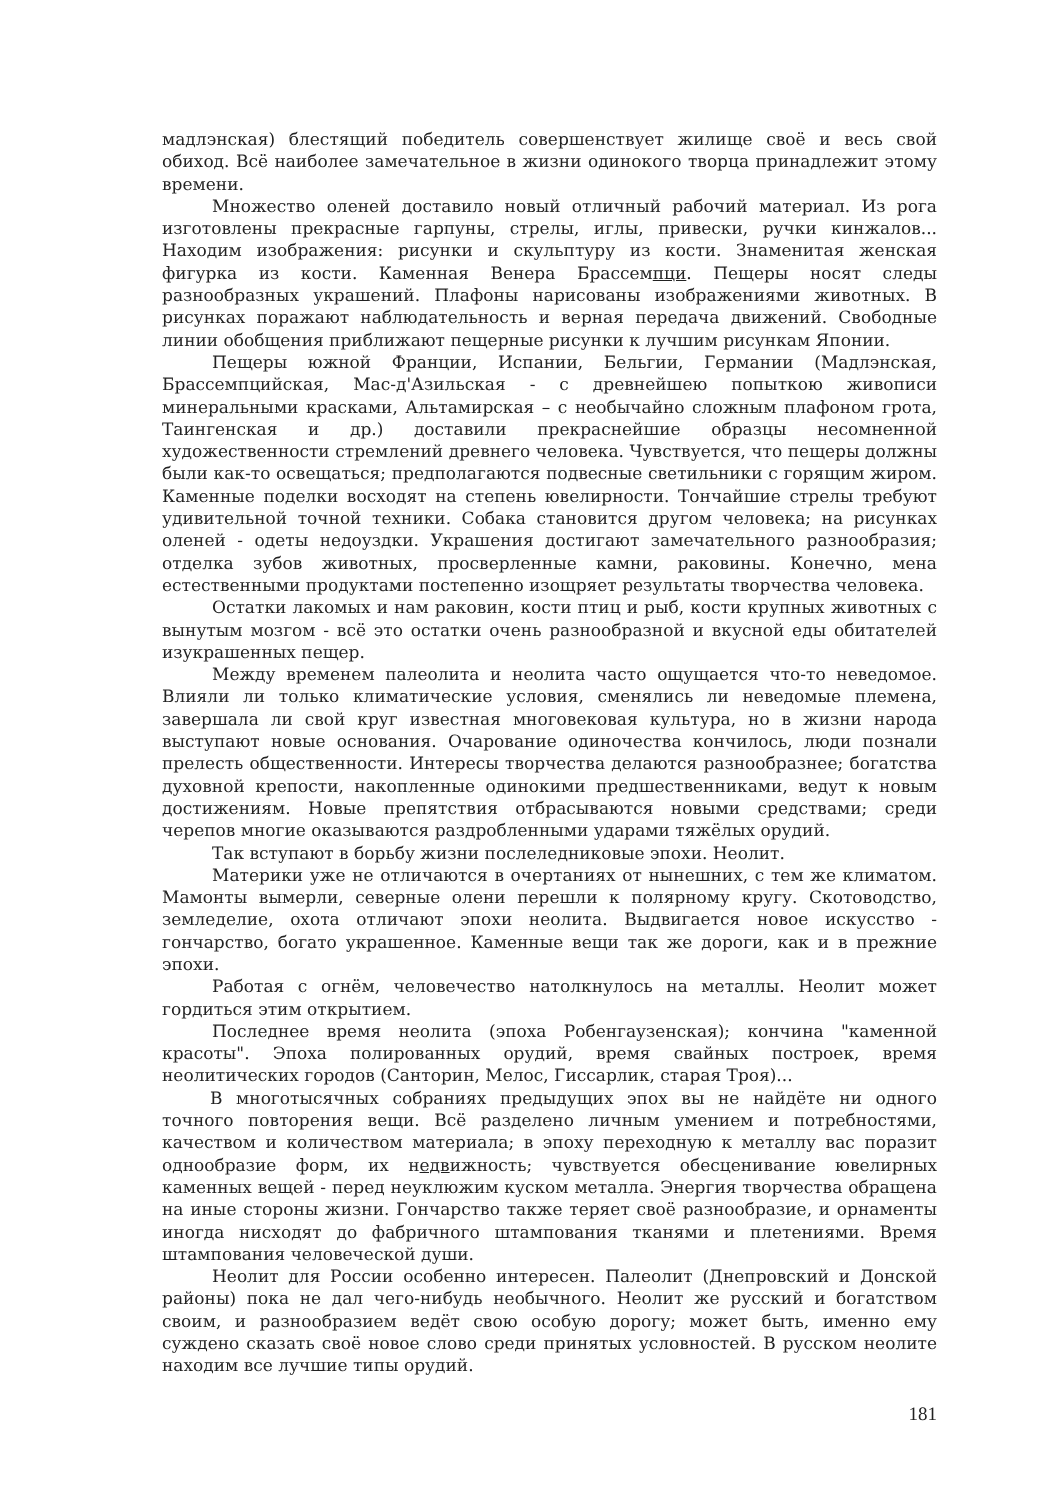мадлэнская) блестящий победитель совершенствует жилище своё и весь свой обиход. Всё наиболее замечательное в жизни одинокого творца принадлежит этому времени.
Множество оленей доставило новый отличный рабочий материал. Из рога изготовлены прекрасные гарпуны, стрелы, иглы, привески, ручки кинжалов... Находим изображения: рисунки и скульптуру из кости. Знаменитая женская фигурка из кости. Каменная Венера Брассемпци. Пещеры носят следы разнообразных украшений. Плафоны нарисованы изображениями животных. В рисунках поражают наблюдательность и верная передача движений. Свободные линии обобщения приближают пещерные рисунки к лучшим рисункам Японии.
Пещеры южной Франции, Испании, Бельгии, Германии (Мадлэнская, Брассемпцийская, Мас-д'Азильская - с древнейшею попыткою живописи минеральными красками, Альтамирская – с необычайно сложным плафоном грота, Таингенская и др.) доставили прекраснейшие образцы несомненной художественности стремлений древнего человека. Чувствуется, что пещеры должны были как-то освещаться; предполагаются подвесные светильники с горящим жиром. Каменные поделки восходят на степень ювелирности. Тончайшие стрелы требуют удивительной точной техники. Собака становится другом человека; на рисунках оленей - одеты недоуздки. Украшения достигают замечательного разнообразия; отделка зубов животных, просверленные камни, раковины. Конечно, мена естественными продуктами постепенно изощряет результаты творчества человека.
Остатки лакомых и нам раковин, кости птиц и рыб, кости крупных животных с вынутым мозгом - всё это остатки очень разнообразной и вкусной еды обитателей изукрашенных пещер.
Между временем палеолита и неолита часто ощущается что-то неведомое. Влияли ли только климатические условия, сменялись ли неведомые племена, завершала ли свой круг известная многовековая культура, но в жизни народа выступают новые основания. Очарование одиночества кончилось, люди познали прелесть общественности. Интересы творчества делаются разнообразнее; богатства духовной крепости, накопленные одинокими предшественниками, ведут к новым достижениям. Новые препятствия отбрасываются новыми средствами; среди черепов многие оказываются раздробленными ударами тяжёлых орудий.
Так вступают в борьбу жизни послеледниковые эпохи. Неолит.
Материки уже не отличаются в очертаниях от нынешних, с тем же климатом. Мамонты вымерли, северные олени перешли к полярному кругу. Скотоводство, земледелие, охота отличают эпохи неолита. Выдвигается новое искусство - гончарство, богато украшенное. Каменные вещи так же дороги, как и в прежние эпохи.
Работая с огнём, человечество натолкнулось на металлы. Неолит может гордиться этим открытием.
Последнее время неолита (эпоха Робенгаузенская); кончина "каменной красоты". Эпоха полированных орудий, время свайных построек, время неолитических городов (Санторин, Мелос, Гиссарлик, старая Троя)...
В многотысячных собраниях предыдущих эпох вы не найдёте ни одного точного повторения вещи. Всё разделено личным умением и потребностями, качеством и количеством материала; в эпоху переходную к металлу вас поразит однообразие форм, их недвижность; чувствуется обесценивание ювелирных каменных вещей - перед неуклюжим куском металла. Энергия творчества обращена на иные стороны жизни. Гончарство также теряет своё разнообразие, и орнаменты иногда нисходят до фабричного штампования тканями и плетениями. Время штампования человеческой души.
Неолит для России особенно интересен. Палеолит (Днепровский и Донской районы) пока не дал чего-нибудь необычного. Неолит же русский и богатством своим, и разнообразием ведёт свою особую дорогу; может быть, именно ему суждено сказать своё новое слово среди принятых условностей. В русском неолите находим все лучшие типы орудий.
181